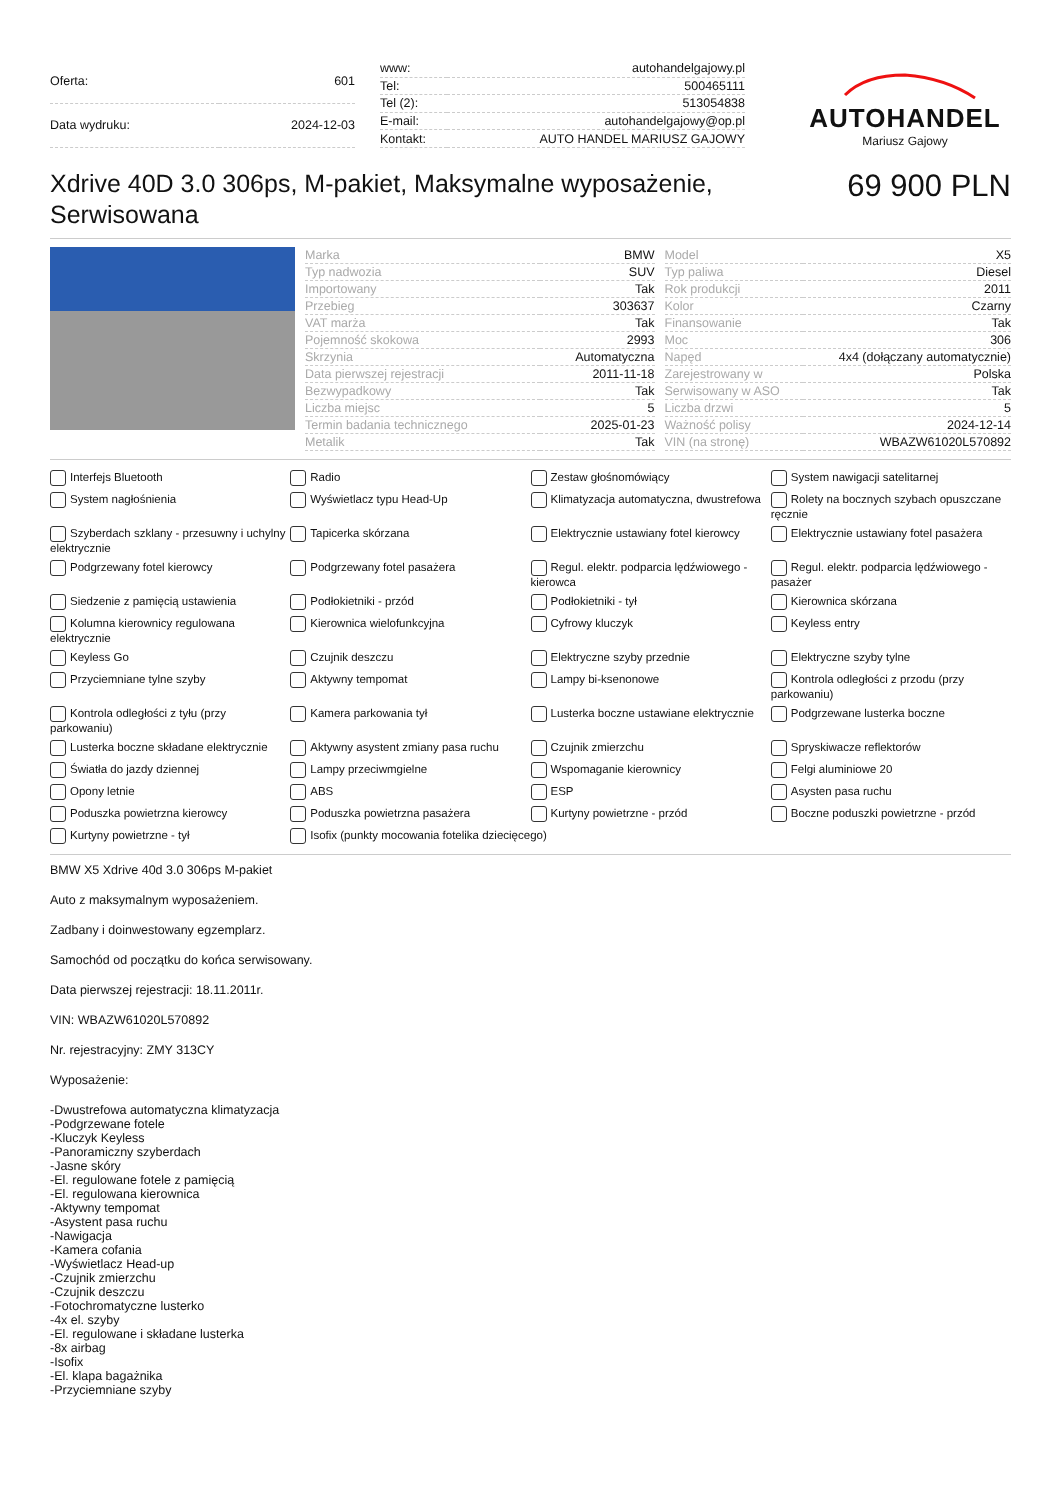| Oferta: | 601 |
| Data wydruku: | 2024-12-03 |
| www: | autohandelgajowy.pl |
| Tel: | 500465111 |
| Tel (2): | 513054838 |
| E-mail: | autohandelgajowy@op.pl |
| Kontakt: | AUTO HANDEL MARIUSZ GAJOWY |
AUTOHANDEL
Mariusz Gajowy
Xdrive 40D 3.0 306ps, M-pakiet, Maksymalne wyposażenie, Serwisowana
69 900 PLN
| Marka | BMW |
| Typ nadwozia | SUV |
| Importowany | Tak |
| Przebieg | 303637 |
| VAT marża | Tak |
| Pojemność skokowa | 2993 |
| Skrzynia | Automatyczna |
| Data pierwszej rejestracji | 2011-11-18 |
| Bezwypadkowy | Tak |
| Liczba miejsc | 5 |
| Termin badania technicznego | 2025-01-23 |
| Metalik | Tak |
| Model | X5 |
| Typ paliwa | Diesel |
| Rok produkcji | 2011 |
| Kolor | Czarny |
| Finansowanie | Tak |
| Moc | 306 |
| Napęd | 4x4 (dołączany automatycznie) |
| Zarejestrowany w | Polska |
| Serwisowany w ASO | Tak |
| Liczba drzwi | 5 |
| Ważność polisy | 2024-12-14 |
| VIN (na stronę) | WBAZW61020L570892 |
Interfejs Bluetooth
Radio
Zestaw głośnomówiący
System nawigacji satelitarnej
System nagłośnienia
Wyświetlacz typu Head-Up
Klimatyzacja automatyczna, dwustrefowa
Rolety na bocznych szybach opuszczane ręcznie
Szyberdach szklany - przesuwny i uchylny elektrycznie
Tapicerka skórzana
Elektrycznie ustawiany fotel kierowcy
Elektrycznie ustawiany fotel pasażera
Podgrzewany fotel kierowcy
Podgrzewany fotel pasażera
Regul. elektr. podparcia lędźwiowego - kierowca
Regul. elektr. podparcia lędźwiowego - pasażer
Siedzenie z pamięcią ustawienia
Podłokietniki - przód
Podłokietniki - tył
Kierownica skórzana
Kolumna kierownicy regulowana elektrycznie
Kierownica wielofunkcyjna
Cyfrowy kluczyk
Keyless entry
Keyless Go
Czujnik deszczu
Elektryczne szyby przednie
Elektryczne szyby tylne
Przyciemniane tylne szyby
Aktywny tempomat
Lampy bi-ksenonowe
Kontrola odległości z przodu (przy parkowaniu)
Kontrola odległości z tyłu (przy parkowaniu)
Kamera parkowania tył
Lusterka boczne ustawiane elektrycznie
Podgrzewane lusterka boczne
Lusterka boczne składane elektrycznie
Aktywny asystent zmiany pasa ruchu
Czujnik zmierzchu
Spryskiwacze reflektorów
Światła do jazdy dziennej
Lampy przeciwmgielne
Wspomaganie kierownicy
Felgi aluminiowe 20
Opony letnie
ABS
ESP
Asysten pasa ruchu
Poduszka powietrzna kierowcy
Poduszka powietrzna pasażera
Kurtyny powietrzne - przód
Boczne poduszki powietrzne - przód
Kurtyny powietrzne - tył
Isofix (punkty mocowania fotelika dziecięcego)
BMW X5 Xdrive 40d 3.0 306ps M-pakiet
Auto z maksymalnym wyposażeniem.
Zadbany i doinwestowany egzemplarz.
Samochód od początku do końca serwisowany.
Data pierwszej rejestracji: 18.11.2011r.
VIN: WBAZW61020L570892
Nr. rejestracyjny: ZMY 313CY
Wyposażenie:
-Dwustrefowa automatyczna klimatyzacja
-Podgrzewane fotele
-Kluczyk Keyless
-Panoramiczny szyberdach
-Jasne skóry
-El. regulowane fotele z pamięcią
-El. regulowana kierownica
-Aktywny tempomat
-Asystent pasa ruchu
-Nawigacja
-Kamera cofania
-Wyświetlacz Head-up
-Czujnik zmierzchu
-Czujnik deszczu
-Fotochromatyczne lusterko
-4x el. szyby
-El. regulowane i składane lusterka
-8x airbag
-Isofix
-El. klapa bagażnika
-Przyciemniane szyby